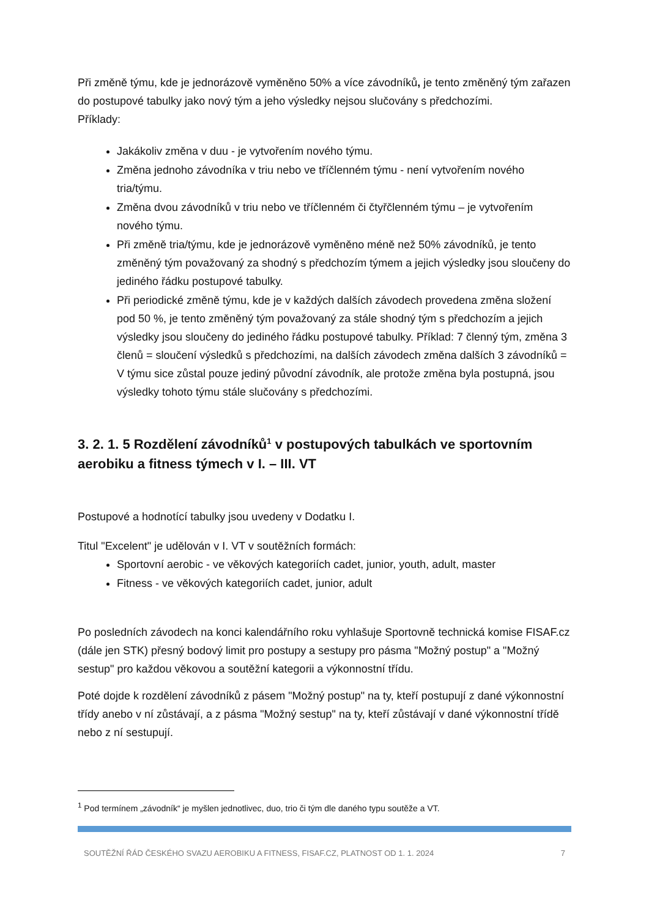Při změně týmu, kde je jednorázově vyměněno 50% a více závodníků, je tento změněný tým zařazen do postupové tabulky jako nový tým a jeho výsledky nejsou slučovány s předchozími.
Příklady:
Jakákoliv změna v duu - je vytvořením nového týmu.
Změna jednoho závodníka v triu nebo ve tříčlenném týmu - není vytvořením nového tria/týmu.
Změna dvou závodníků v triu nebo ve tříčlenném či čtyřčlenném týmu – je vytvořením nového týmu.
Při změně tria/týmu, kde je jednorázově vyměněno méně než 50% závodníků, je tento změněný tým považovaný za shodný s předchozím týmem a jejich výsledky jsou sloučeny do jediného řádku postupové tabulky.
Při periodické změně týmu, kde je v každých dalších závodech provedena změna složení pod 50 %, je tento změněný tým považovaný za stále shodný tým s předchozím a jejich výsledky jsou sloučeny do jediného řádku postupové tabulky. Příklad: 7 členný tým, změna 3 členů = sloučení výsledků s předchozími, na dalších závodech změna dalších 3 závodníků = V týmu sice zůstal pouze jediný původní závodník, ale protože změna byla postupná, jsou výsledky tohoto týmu stále slučovány s předchozími.
3. 2. 1. 5 Rozdělení závodníků<sup>1</sup> v postupových tabulkách ve sportovním aerobiku a fitness týmech v I. – III. VT
Postupové a hodnotící tabulky jsou uvedeny v Dodatku I.
Titul "Excelent" je udělován v I. VT v soutěžních formách:
Sportovní aerobic - ve věkových kategoriích cadet, junior, youth, adult, master
Fitness - ve věkových kategoriích cadet, junior, adult
Po posledních závodech na konci kalendářního roku vyhlašuje Sportovně technická komise FISAF.cz (dále jen STK) přesný bodový limit pro postupy a sestupy pro pásma "Možný postup" a "Možný sestup" pro každou věkovou a soutěžní kategorii a výkonnostní třídu.
Poté dojde k rozdělení závodníků z pásem "Možný postup" na ty, kteří postupují z dané výkonnostní třídy anebo v ní zůstávají, a z pásma "Možný sestup" na ty, kteří zůstávají v dané výkonnostní třídě nebo z ní sestupují.
<sup>1</sup> Pod termínem „závodník“ je myšlen jednotlivec, duo, trio či tým dle daného typu soutěže a VT.
SOUTĚŽNÍ ŘÁD ČESKÉHO SVAZU AEROBIKU A FITNESS, FISAF.CZ, PLATNOST OD 1. 1. 2024 7